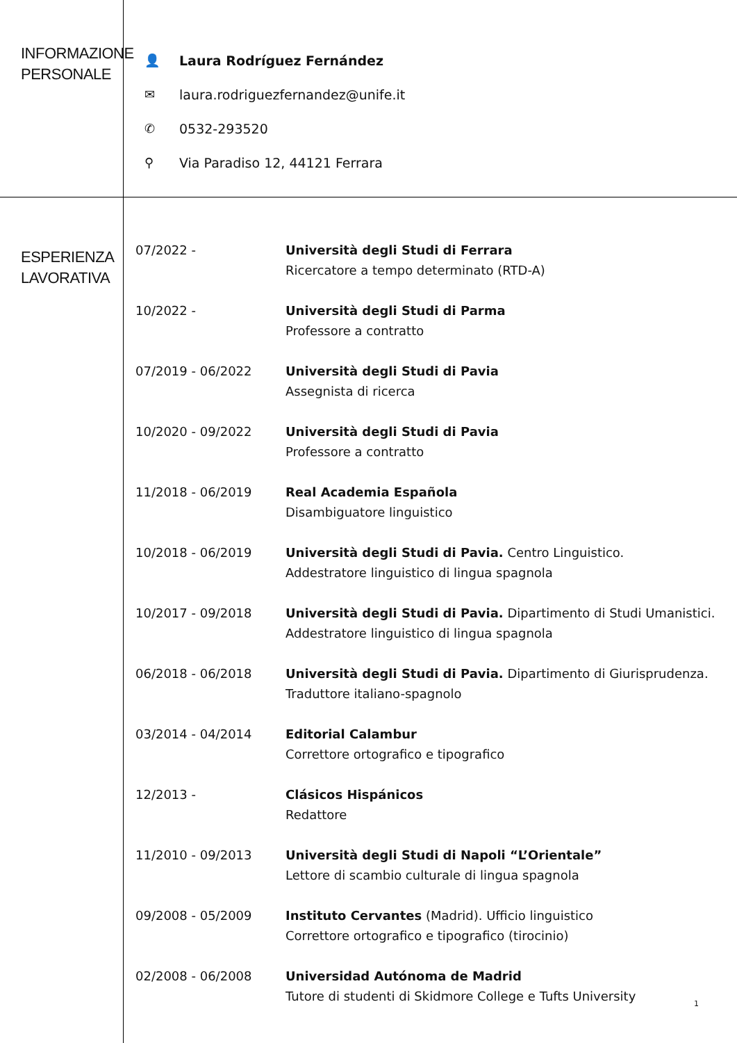INFORMAZIONE
PERSONALE
👤 Laura Rodríguez Fernández
✉ laura.rodriguezfernandez@unife.it
✆ 0532-293520
⚲ Via Paradiso 12, 44121 Ferrara
ESPERIENZA
LAVORATIVA
| 07/2022 - | Università degli Studi di Ferrara Ricercatore a tempo determinato (RTD-A) |
| 10/2022 - | Università degli Studi di Parma Professore a contratto |
| 07/2019 - 06/2022 | Università degli Studi di Pavia Assegnista di ricerca |
| 10/2020 - 09/2022 | Università degli Studi di Pavia Professore a contratto |
| 11/2018 - 06/2019 | Real Academia Española Disambiguatore linguistico |
| 10/2018 - 06/2019 | Università degli Studi di Pavia. Centro Linguistico. Addestratore linguistico di lingua spagnola |
| 10/2017 - 09/2018 | Università degli Studi di Pavia. Dipartimento di Studi Umanistici. Addestratore linguistico di lingua spagnola |
| 06/2018 - 06/2018 | Università degli Studi di Pavia. Dipartimento di Giurisprudenza. Traduttore italiano-spagnolo |
| 03/2014 - 04/2014 | Editorial Calambur Correttore ortografico e tipografico |
| 12/2013 - | Clásicos Hispánicos Redattore |
| 11/2010 - 09/2013 | Università degli Studi di Napoli “L’Orientale” Lettore di scambio culturale di lingua spagnola |
| 09/2008 - 05/2009 | Instituto Cervantes (Madrid). Ufficio linguistico Correttore ortografico e tipografico (tirocinio) |
| 02/2008 - 06/2008 | Universidad Autónoma de Madrid Tutore di studenti di Skidmore College e Tufts University |
1